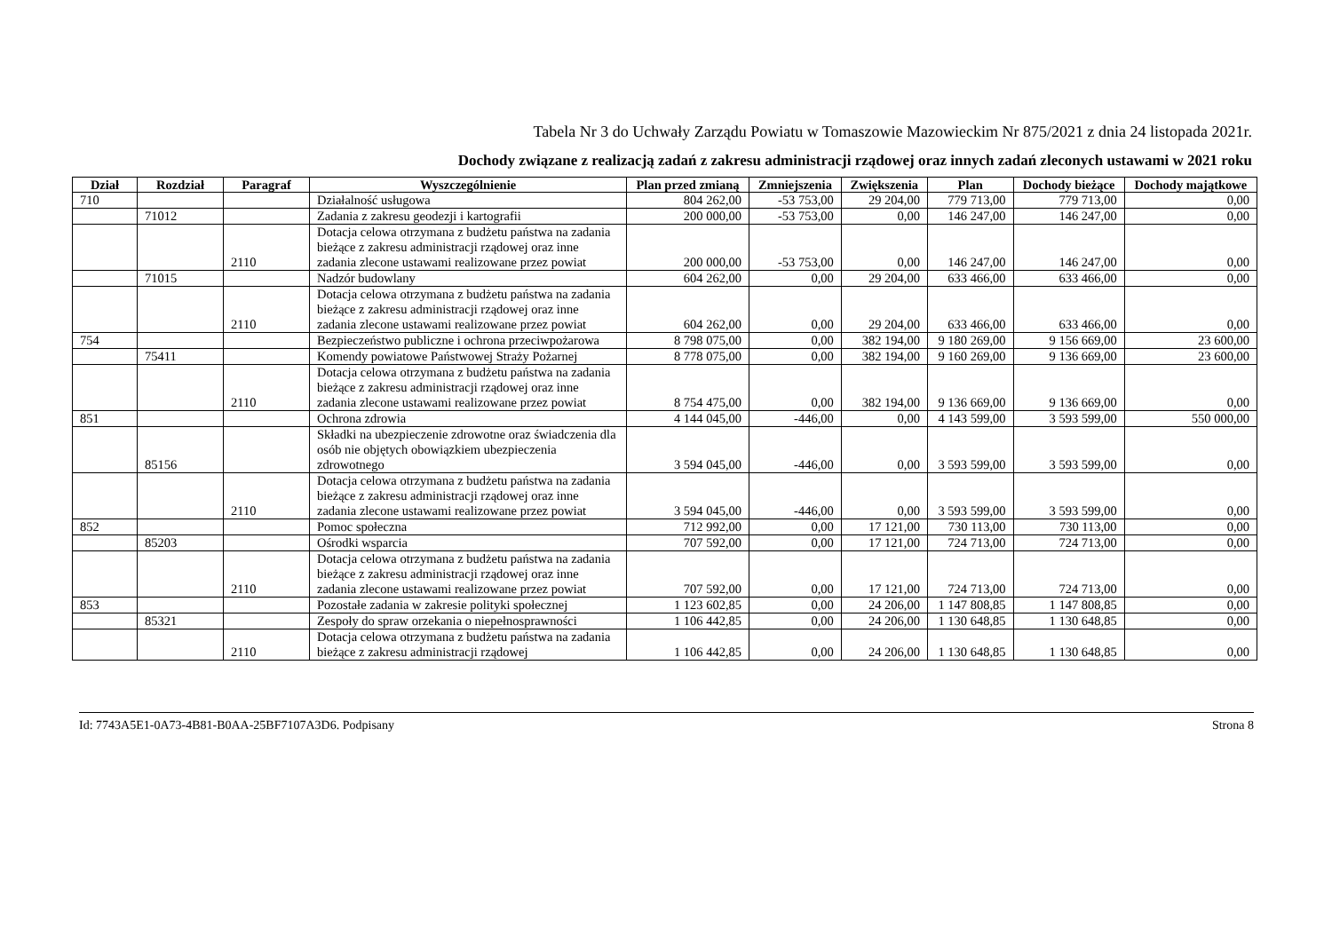Tabela Nr 3 do Uchwały Zarządu Powiatu w Tomaszowie Mazowieckim Nr 875/2021 z dnia 24 listopada 2021r.
Dochody związane z realizacją zadań z zakresu administracji rządowej oraz innych zadań zleconych ustawami w 2021 roku
| Dział | Rozdział | Paragraf | Wyszczególnienie | Plan przed zmianą | Zmniejszenia | Zwiększenia | Plan | Dochody bieżące | Dochody majątkowe |
| --- | --- | --- | --- | --- | --- | --- | --- | --- | --- |
| 710 | | | Działalność usługowa | 804 262,00 | -53 753,00 | 29 204,00 | 779 713,00 | 779 713,00 | 0,00 |
| | 71012 | | Zadania z zakresu geodezji i kartografii | 200 000,00 | -53 753,00 | 0,00 | 146 247,00 | 146 247,00 | 0,00 |
| | | 2110 | Dotacja celowa otrzymana z budżetu państwa na zadania bieżące z zakresu administracji rządowej oraz inne zadania zlecone ustawami realizowane przez powiat | 200 000,00 | -53 753,00 | 0,00 | 146 247,00 | 146 247,00 | 0,00 |
| | 71015 | | Nadzór budowlany | 604 262,00 | 0,00 | 29 204,00 | 633 466,00 | 633 466,00 | 0,00 |
| | | 2110 | Dotacja celowa otrzymana z budżetu państwa na zadania bieżące z zakresu administracji rządowej oraz inne zadania zlecone ustawami realizowane przez powiat | 604 262,00 | 0,00 | 29 204,00 | 633 466,00 | 633 466,00 | 0,00 |
| 754 | | | Bezpieczeństwo publiczne i ochrona przeciwpożarowa | 8 798 075,00 | 0,00 | 382 194,00 | 9 180 269,00 | 9 156 669,00 | 23 600,00 |
| | 75411 | | Komendy powiatowe Państwowej Straży Pożarnej | 8 778 075,00 | 0,00 | 382 194,00 | 9 160 269,00 | 9 136 669,00 | 23 600,00 |
| | | 2110 | Dotacja celowa otrzymana z budżetu państwa na zadania bieżące z zakresu administracji rządowej oraz inne zadania zlecone ustawami realizowane przez powiat | 8 754 475,00 | 0,00 | 382 194,00 | 9 136 669,00 | 9 136 669,00 | 0,00 |
| 851 | | | Ochrona zdrowia | 4 144 045,00 | -446,00 | 0,00 | 4 143 599,00 | 3 593 599,00 | 550 000,00 |
| | 85156 | | Składki na ubezpieczenie zdrowotne oraz świadczenia dla osób nie objętych obowiązkiem ubezpieczenia zdrowotnego | 3 594 045,00 | -446,00 | 0,00 | 3 593 599,00 | 3 593 599,00 | 0,00 |
| | | 2110 | Dotacja celowa otrzymana z budżetu państwa na zadania bieżące z zakresu administracji rządowej oraz inne zadania zlecone ustawami realizowane przez powiat | 3 594 045,00 | -446,00 | 0,00 | 3 593 599,00 | 3 593 599,00 | 0,00 |
| 852 | | | Pomoc społeczna | 712 992,00 | 0,00 | 17 121,00 | 730 113,00 | 730 113,00 | 0,00 |
| | 85203 | | Ośrodki wsparcia | 707 592,00 | 0,00 | 17 121,00 | 724 713,00 | 724 713,00 | 0,00 |
| | | 2110 | Dotacja celowa otrzymana z budżetu państwa na zadania bieżące z zakresu administracji rządowej oraz inne zadania zlecone ustawami realizowane przez powiat | 707 592,00 | 0,00 | 17 121,00 | 724 713,00 | 724 713,00 | 0,00 |
| 853 | | | Pozostałe zadania w zakresie polityki społecznej | 1 123 602,85 | 0,00 | 24 206,00 | 1 147 808,85 | 1 147 808,85 | 0,00 |
| | 85321 | | Zespoły do spraw orzekania o niepełnosprawności | 1 106 442,85 | 0,00 | 24 206,00 | 1 130 648,85 | 1 130 648,85 | 0,00 |
| | | 2110 | Dotacja celowa otrzymana z budżetu państwa na zadania bieżące z zakresu administracji rządowej | 1 106 442,85 | 0,00 | 24 206,00 | 1 130 648,85 | 1 130 648,85 | 0,00 |
Id: 7743A5E1-0A73-4B81-B0AA-25BF7107A3D6. Podpisany Strona 8